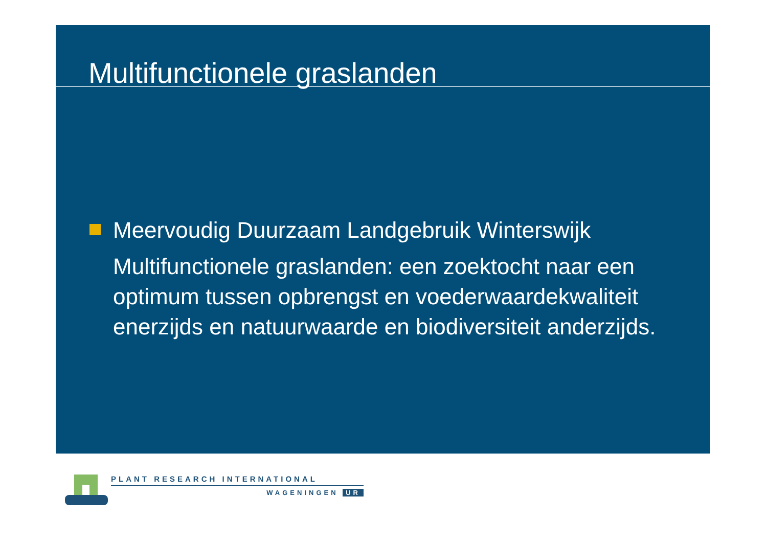Multifunctionele graslanden
Meervoudig Duurzaam Landgebruik Winterswijk
Multifunctionele graslanden: een zoektocht naar een optimum tussen opbrengst en voederwaardekwaliteit enerzijds en natuurwaarde en biodiversiteit anderzijds.
PLANT RESEARCH INTERNATIONAL
WAGENINGEN UR